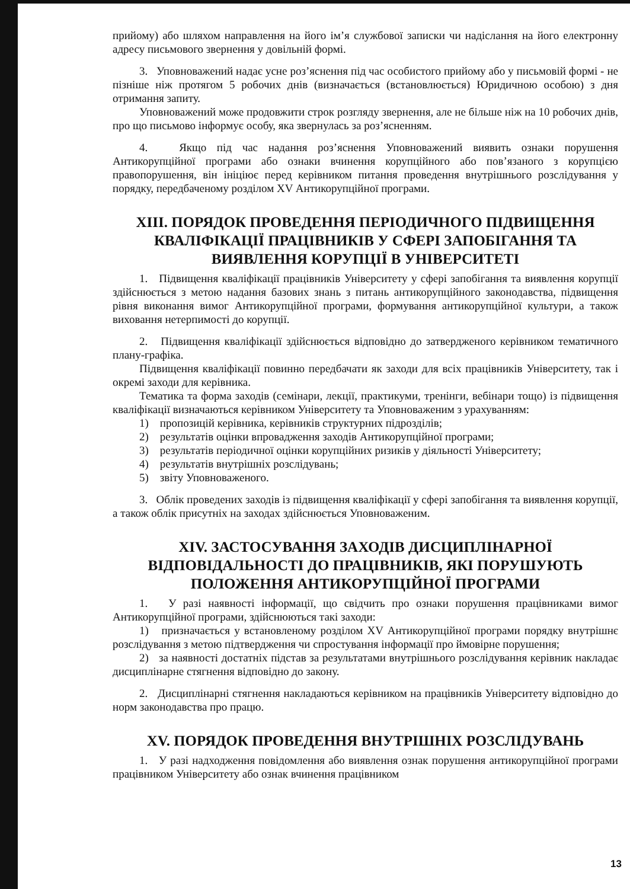прийому) або шляхом направлення на його ім’я службової записки чи надіслання на його електронну адресу письмового звернення у довільній формі.
3. Уповноважений надає усне роз’яснення під час особистого прийому або у письмовій формі - не пізніше ніж протягом 5 робочих днів (визначається (встановлюється) Юридичною особою) з дня отримання запиту.
Уповноважений може продовжити строк розгляду звернення, але не більше ніж на 10 робочих днів, про що письмово інформує особу, яка звернулась за роз’ясненням.
4. Якщо під час надання роз’яснення Уповноважений виявить ознаки порушення Антикорупційної програми або ознаки вчинення корупційного або пов’язаного з корупцією правопорушення, він ініціює перед керівником питання проведення внутрішнього розслідування у порядку, передбаченому розділом XV Антикорупційної програми.
XIII. ПОРЯДОК ПРОВЕДЕННЯ ПЕРІОДИЧНОГО ПІДВИЩЕННЯ КВАЛІФІКАЦІЇ ПРАЦІВНИКІВ У СФЕРІ ЗАПОБІГАННЯ ТА ВИЯВЛЕННЯ КОРУПЦІЇ В УНІВЕРСИТЕТІ
1. Підвищення кваліфікації працівників Університету у сфері запобігання та виявлення корупції здійснюється з метою надання базових знань з питань антикорупційного законодавства, підвищення рівня виконання вимог Антикорупційної програми, формування антикорупційної культури, а також виховання нетерпимості до корупції.
2. Підвищення кваліфікації здійснюється відповідно до затвердженого керівником тематичного плану-графіка.
Підвищення кваліфікації повинно передбачати як заходи для всіх працівників Університету, так і окремі заходи для керівника.
Тематика та форма заходів (семінари, лекції, практикуми, тренінги, вебінари тощо) із підвищення кваліфікації визначаються керівником Університету та Уповноваженим з урахуванням:
1) пропозицій керівника, керівників структурних підрозділів;
2) результатів оцінки впровадження заходів Антикорупційної програми;
3) результатів періодичної оцінки корупційних ризиків у діяльності Університету;
4) результатів внутрішніх розслідувань;
5) звіту Уповноваженого.
3. Облік проведених заходів із підвищення кваліфікації у сфері запобігання та виявлення корупції, а також облік присутніх на заходах здійснюється Уповноваженим.
XIV. ЗАСТОСУВАННЯ ЗАХОДІВ ДИСЦИПЛІНАРНОЇ ВІДПОВІДАЛЬНОСТІ ДО ПРАЦІВНИКІВ, ЯКІ ПОРУШУЮТЬ ПОЛОЖЕННЯ АНТИКОРУПЦІЙНОЇ ПРОГРАМИ
1. У разі наявності інформації, що свідчить про ознаки порушення працівниками вимог Антикорупційної програми, здійснюються такі заходи:
1) призначається у встановленому розділом XV Антикорупційної програми порядку внутрішнє розслідування з метою підтвердження чи спростування інформації про ймовірне порушення;
2) за наявності достатніх підстав за результатами внутрішнього розслідування керівник накладає дисциплінарне стягнення відповідно до закону.
2. Дисциплінарні стягнення накладаються керівником на працівників Університету відповідно до норм законодавства про працю.
XV. ПОРЯДОК ПРОВЕДЕННЯ ВНУТРІШНІХ РОЗСЛІДУВАНЬ
1. У разі надходження повідомлення або виявлення ознак порушення антикорупційної програми працівником Університету або ознак вчинення працівником
13